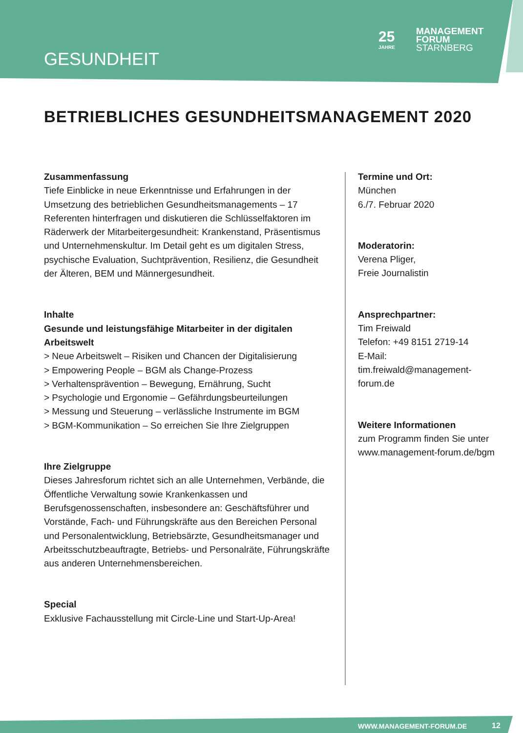GESUNDHEIT
25
JAHRE
MANAGEMENT
FORUM
STARNBERG
BETRIEBLICHES GESUNDHEITSMANAGEMENT 2020
Zusammenfassung
Tiefe Einblicke in neue Erkenntnisse und Erfahrungen in der Umsetzung des betrieblichen Gesundheitsmanagements – 17 Referenten hinterfragen und diskutieren die Schlüsselfaktoren im Räderwerk der Mitarbeitergesundheit: Krankenstand, Präsentismus und Unternehmenskultur. Im Detail geht es um digitalen Stress, psychische Evaluation, Suchtprävention, Resilienz, die Gesundheit der Älteren, BEM und Männergesundheit.
Inhalte
Gesunde und leistungsfähige Mitarbeiter in der digitalen Arbeitswelt
> Neue Arbeitswelt – Risiken und Chancen der Digitalisierung
> Empowering People – BGM als Change-Prozess
> Verhaltensprävention – Bewegung, Ernährung, Sucht
> Psychologie und Ergonomie – Gefährdungsbeurteilungen
> Messung und Steuerung – verlässliche Instrumente im BGM
> BGM-Kommunikation – So erreichen Sie Ihre Zielgruppen
Ihre Zielgruppe
Dieses Jahresforum richtet sich an alle Unternehmen, Verbände, die Öffentliche Verwaltung sowie Krankenkassen und Berufsgenossenschaften, insbesondere an: Geschäftsführer und Vorstände, Fach- und Führungskräfte aus den Bereichen Personal und Personalentwicklung, Betriebsärzte, Gesundheitsmanager und Arbeitsschutzbeauftragte, Betriebs- und Personalräte, Führungskräfte aus anderen Unternehmensbereichen.
Special
Exklusive Fachausstellung mit Circle-Line und Start-Up-Area!
Termine und Ort:
München
6./7. Februar 2020
Moderatorin:
Verena Pliger,
Freie Journalistin
Ansprechpartner:
Tim Freiwald
Telefon: +49 8151 2719-14
E-Mail: tim.freiwald@management-forum.de
Weitere Informationen
zum Programm finden Sie unter www.management-forum.de/bgm
WWW.MANAGEMENT-FORUM.DE 12